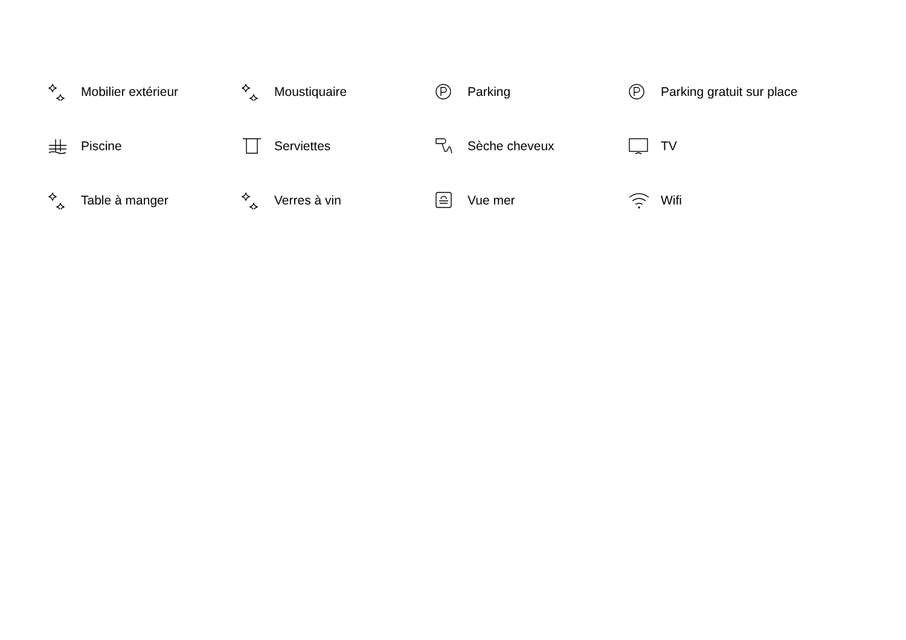Mobilier extérieur
Moustiquaire
Parking
Parking gratuit sur place
Piscine
Serviettes
Sèche cheveux
TV
Table à manger
Verres à vin
Vue mer
Wifi